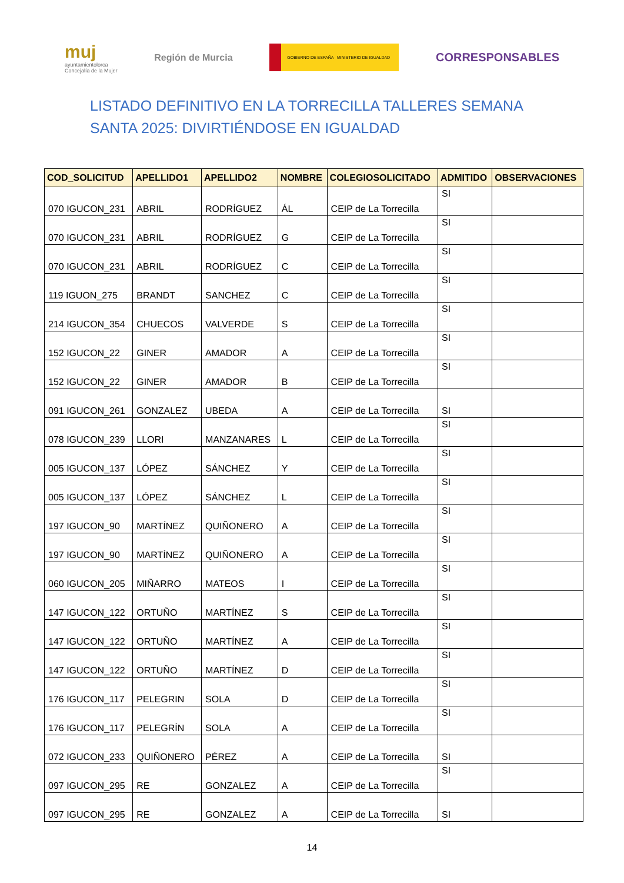muj
ayuntamientolorca
Concejalía de la Mujer
Región de Murcia
GOBIERNO DE ESPAÑA MINISTERIO DE IGUALDAD
CORRESPONSABLES
LISTADO DEFINITIVO EN LA TORRECILLA TALLERES SEMANA SANTA 2025: DIVIRTIÉNDOSE EN IGUALDAD
| COD_SOLICITUD | APELLIDO1 | APELLIDO2 | NOMBRE | COLEGIOSOLICITADO | ADMITIDO | OBSERVACIONES |
| --- | --- | --- | --- | --- | --- | --- |
| 070 IGUCON_231 | ABRIL | RODRÍGUEZ | ÁL | CEIP de La Torrecilla | SI | |
| 070 IGUCON_231 | ABRIL | RODRÍGUEZ | G | CEIP de La Torrecilla | SI | |
| 070 IGUCON_231 | ABRIL | RODRÍGUEZ | C | CEIP de La Torrecilla | SI | |
| 119 IGUON_275 | BRANDT | SANCHEZ | C | CEIP de La Torrecilla | SI | |
| 214 IGUCON_354 | CHUECOS | VALVERDE | S | CEIP de La Torrecilla | SI | |
| 152 IGUCON_22 | GINER | AMADOR | A | CEIP de La Torrecilla | SI | |
| 152 IGUCON_22 | GINER | AMADOR | B | CEIP de La Torrecilla | SI | |
| 091 IGUCON_261 | GONZALEZ | UBEDA | A | CEIP de La Torrecilla | SI | |
| 078 IGUCON_239 | LLORI | MANZANARES | L | CEIP de La Torrecilla | SI | |
| 005 IGUCON_137 | LÓPEZ | SÁNCHEZ | Y | CEIP de La Torrecilla | SI | |
| 005 IGUCON_137 | LÓPEZ | SÁNCHEZ | L | CEIP de La Torrecilla | SI | |
| 197 IGUCON_90 | MARTÍNEZ | QUIÑONERO | A | CEIP de La Torrecilla | SI | |
| 197 IGUCON_90 | MARTÍNEZ | QUIÑONERO | A | CEIP de La Torrecilla | SI | |
| 060 IGUCON_205 | MIÑARRO | MATEOS | I | CEIP de La Torrecilla | SI | |
| 147 IGUCON_122 | ORTUÑO | MARTÍNEZ | S | CEIP de La Torrecilla | SI | |
| 147 IGUCON_122 | ORTUÑO | MARTÍNEZ | A | CEIP de La Torrecilla | SI | |
| 147 IGUCON_122 | ORTUÑO | MARTÍNEZ | D | CEIP de La Torrecilla | SI | |
| 176 IGUCON_117 | PELEGRIN | SOLA | D | CEIP de La Torrecilla | SI | |
| 176 IGUCON_117 | PELEGRÍN | SOLA | A | CEIP de La Torrecilla | SI | |
| 072 IGUCON_233 | QUIÑONERO | PÉREZ | A | CEIP de La Torrecilla | SI | |
| 097 IGUCON_295 | RE | GONZALEZ | A | CEIP de La Torrecilla | SI | |
| 097 IGUCON_295 | RE | GONZALEZ | A | CEIP de La Torrecilla | SI | |
14